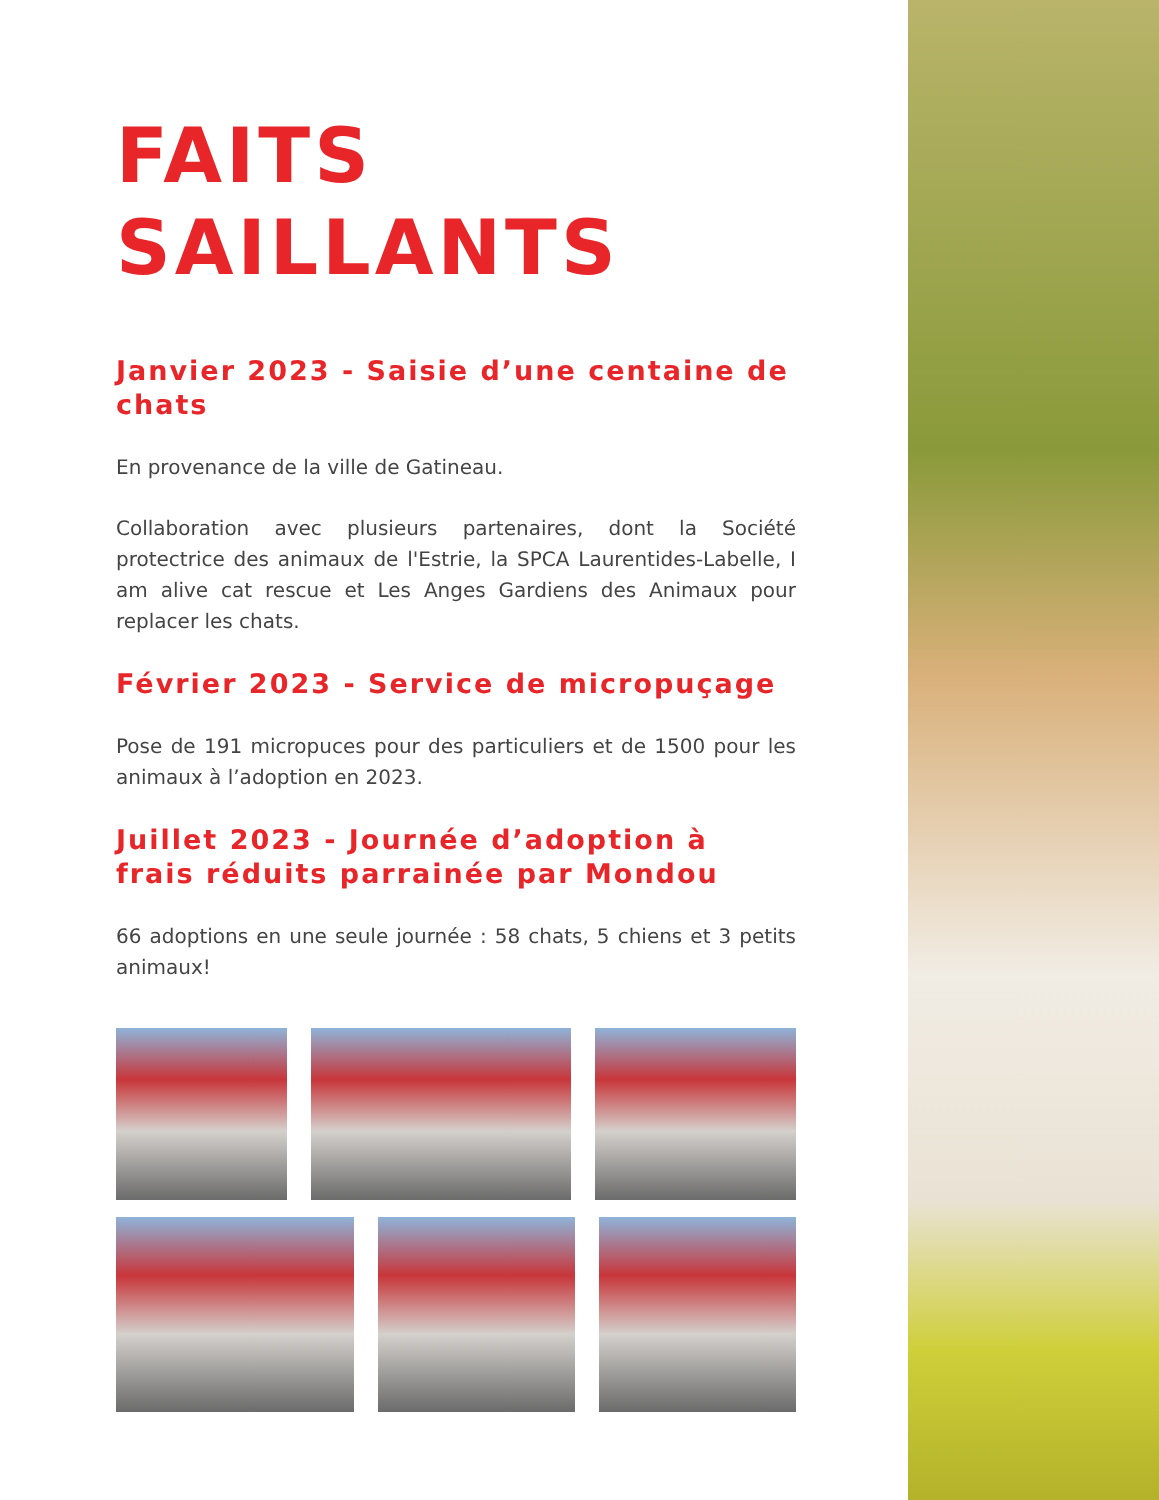FAITS
SAILLANTS
Janvier 2023 - Saisie d’une centaine de chats
En provenance de la ville de Gatineau.
Collaboration avec plusieurs partenaires, dont la Société protectrice des animaux de l'Estrie, la SPCA Laurentides-Labelle, I am alive cat rescue et Les Anges Gardiens des Animaux pour replacer les chats.
Février 2023 - Service de micropuçage
Pose de 191 micropuces pour des particuliers et de 1500 pour les animaux à l’adoption en 2023.
Juillet 2023 - Journée d’adoption à frais réduits parrainée par Mondou
66 adoptions en une seule journée : 58 chats, 5 chiens et 3 petits animaux!